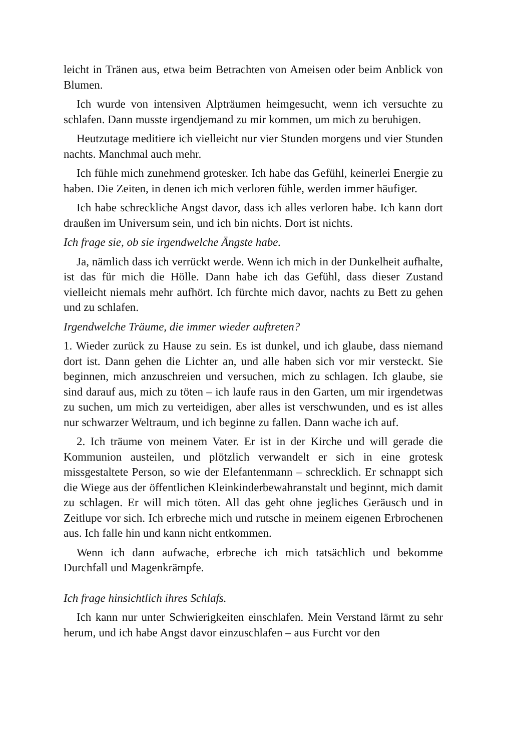leicht in Tränen aus, etwa beim Betrachten von Ameisen oder beim Anblick von Blumen.
Ich wurde von intensiven Alpträumen heimgesucht, wenn ich versuchte zu schlafen. Dann musste irgendjemand zu mir kommen, um mich zu beruhigen.
Heutzutage meditiere ich vielleicht nur vier Stunden morgens und vier Stunden nachts. Manchmal auch mehr.
Ich fühle mich zunehmend grotesker. Ich habe das Gefühl, keinerlei Energie zu haben. Die Zeiten, in denen ich mich verloren fühle, werden immer häufiger.
Ich habe schreckliche Angst davor, dass ich alles verloren habe. Ich kann dort draußen im Universum sein, und ich bin nichts. Dort ist nichts.
Ich frage sie, ob sie irgendwelche Ängste habe.
Ja, nämlich dass ich verrückt werde. Wenn ich mich in der Dunkelheit aufhalte, ist das für mich die Hölle. Dann habe ich das Gefühl, dass dieser Zustand vielleicht niemals mehr aufhört. Ich fürchte mich davor, nachts zu Bett zu gehen und zu schlafen.
Irgendwelche Träume, die immer wieder auftreten?
1. Wieder zurück zu Hause zu sein. Es ist dunkel, und ich glaube, dass niemand dort ist. Dann gehen die Lichter an, und alle haben sich vor mir versteckt. Sie beginnen, mich anzuschreien und versuchen, mich zu schlagen. Ich glaube, sie sind darauf aus, mich zu töten – ich laufe raus in den Garten, um mir irgendetwas zu suchen, um mich zu verteidigen, aber alles ist verschwunden, und es ist alles nur schwarzer Weltraum, und ich beginne zu fallen. Dann wache ich auf.
2. Ich träume von meinem Vater. Er ist in der Kirche und will gerade die Kommunion austeilen, und plötzlich verwandelt er sich in eine grotesk missgestaltete Person, so wie der Elefantenmann – schrecklich. Er schnappt sich die Wiege aus der öffentlichen Kleinkinderbewahranstalt und beginnt, mich damit zu schlagen. Er will mich töten. All das geht ohne jegliches Geräusch und in Zeitlupe vor sich. Ich erbreche mich und rutsche in meinem eigenen Erbrochenen aus. Ich falle hin und kann nicht entkommen.
Wenn ich dann aufwache, erbreche ich mich tatsächlich und bekomme Durchfall und Magenkrämpfe.
Ich frage hinsichtlich ihres Schlafs.
Ich kann nur unter Schwierigkeiten einschlafen. Mein Verstand lärmt zu sehr herum, und ich habe Angst davor einzuschlafen – aus Furcht vor den